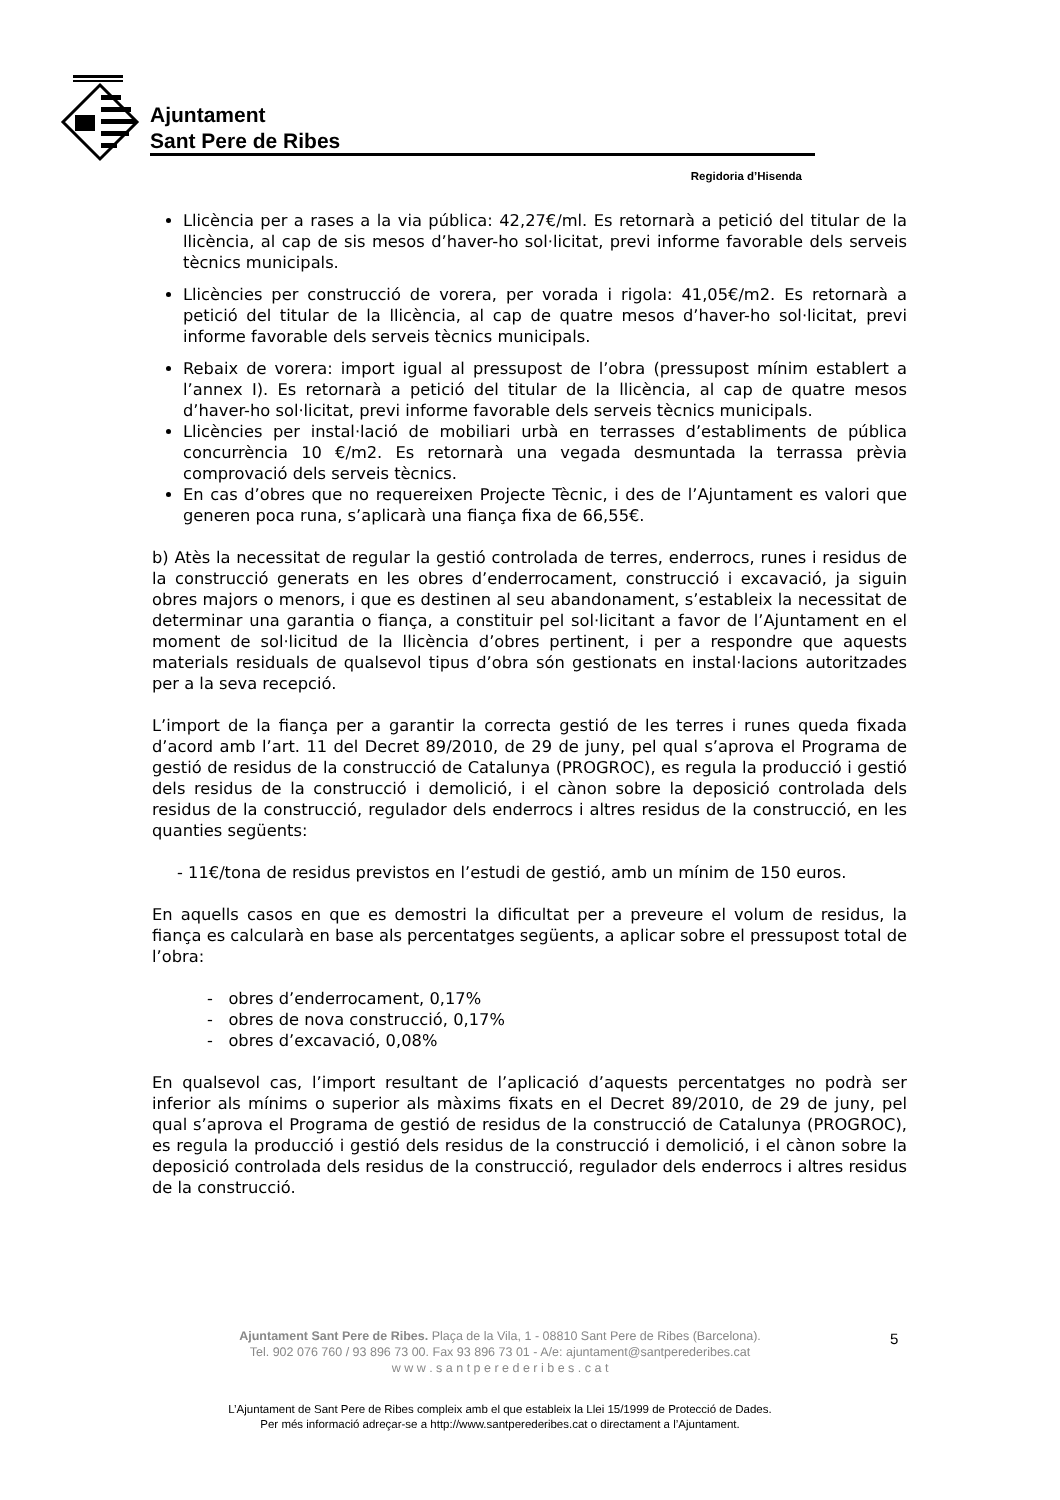Ajuntament
Sant Pere de Ribes
Regidoria d’Hisenda
Llicència per a rases a la via pública: 42,27€/ml. Es retornarà a petició del titular de la llicència, al cap de sis mesos d’haver-ho sol·licitat, previ informe favorable dels serveis tècnics municipals.
Llicències per construcció de vorera, per vorada i rigola: 41,05€/m2. Es retornarà a petició del titular de la llicència, al cap de quatre mesos d’haver-ho sol·licitat, previ informe favorable dels serveis tècnics municipals.
Rebaix de vorera: import igual al pressupost de l’obra (pressupost mínim establert a l’annex I). Es retornarà a petició del titular de la llicència, al cap de quatre mesos d’haver-ho sol·licitat, previ informe favorable dels serveis tècnics municipals.
Llicències per instal·lació de mobiliari urbà en terrasses d’establiments de pública concurrència 10 €/m2. Es retornarà una vegada desmuntada la terrassa prèvia comprovació dels serveis tècnics.
En cas d’obres que no requereixen Projecte Tècnic, i des de l’Ajuntament es valori que generen poca runa, s’aplicarà una fiança fixa de 66,55€.
b) Atès la necessitat de regular la gestió controlada de terres, enderrocs, runes i residus de la construcció generats en les obres d’enderrocament, construcció i excavació, ja siguin obres majors o menors, i que es destinen al seu abandonament, s’estableix la necessitat de determinar una garantia o fiança, a constituir pel sol·licitant a favor de l’Ajuntament en el moment de sol·licitud de la llicència d’obres pertinent, i per a respondre que aquests materials residuals de qualsevol tipus d’obra són gestionats en instal·lacions autoritzades per a la seva recepció.
L’import de la fiança per a garantir la correcta gestió de les terres i runes queda fixada d’acord amb l’art. 11 del Decret 89/2010, de 29 de juny, pel qual s’aprova el Programa de gestió de residus de la construcció de Catalunya (PROGROC), es regula la producció i gestió dels residus de la construcció i demolició, i el cànon sobre la deposició controlada dels residus de la construcció, regulador dels enderrocs i altres residus de la construcció, en les quanties següents:
- 11€/tona de residus previstos en l’estudi de gestió, amb un mínim de 150 euros.
En aquells casos en que es demostri la dificultat per a preveure el volum de residus, la fiança es calcularà en base als percentatges següents, a aplicar sobre el pressupost total de l’obra:
- obres d’enderrocament, 0,17%
- obres de nova construcció, 0,17%
- obres d’excavació, 0,08%
En qualsevol cas, l’import resultant de l’aplicació d’aquests percentatges no podrà ser inferior als mínims o superior als màxims fixats en el Decret 89/2010, de 29 de juny, pel qual s’aprova el Programa de gestió de residus de la construcció de Catalunya (PROGROC), es regula la producció i gestió dels residus de la construcció i demolició, i el cànon sobre la deposició controlada dels residus de la construcció, regulador dels enderrocs i altres residus de la construcció.
Ajuntament Sant Pere de Ribes. Plaça de la Vila, 1 - 08810 Sant Pere de Ribes (Barcelona).
Tel. 902 076 760 / 93 896 73 00. Fax 93 896 73 01 - A/e: ajuntament@santperederibes.cat
w w w . s a n t p e r e d e r i b e s . c a t
5
L’Ajuntament de Sant Pere de Ribes compleix amb el que estableix la Llei 15/1999 de Protecció de Dades.
Per més informació adreçar-se a http://www.santperederibes.cat o directament a l’Ajuntament.